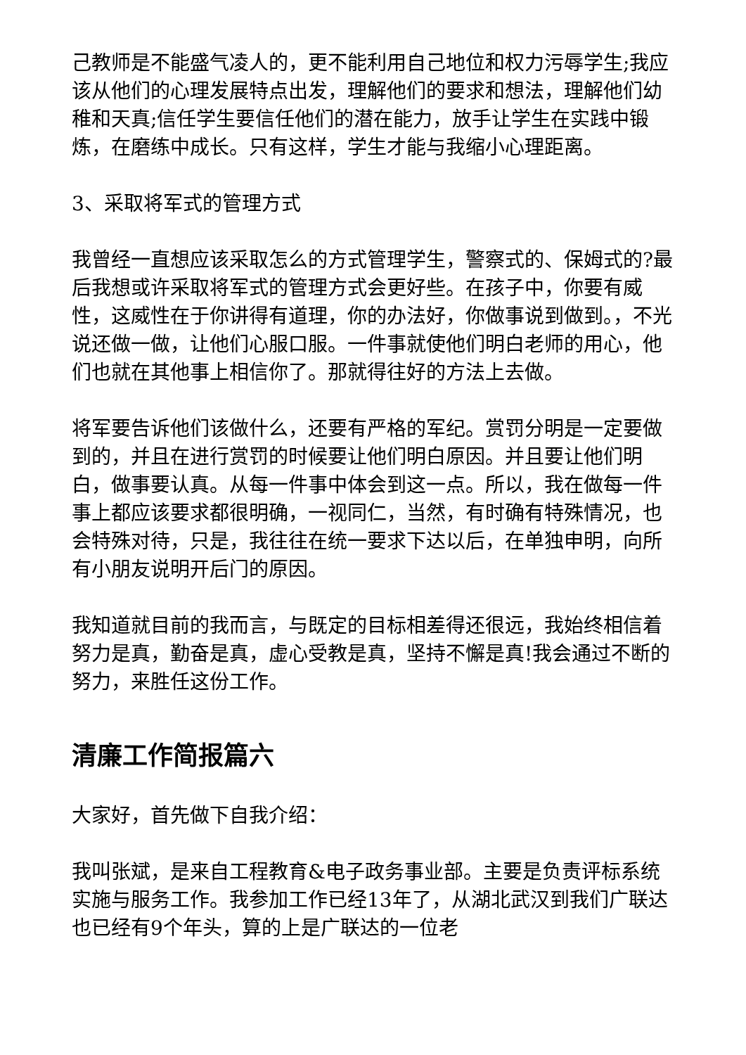己教师是不能盛气凌人的，更不能利用自己地位和权力污辱学生;我应该从他们的心理发展特点出发，理解他们的要求和想法，理解他们幼稚和天真;信任学生要信任他们的潜在能力，放手让学生在实践中锻炼，在磨练中成长。只有这样，学生才能与我缩小心理距离。
3、采取将军式的管理方式
我曾经一直想应该采取怎么的方式管理学生，警察式的、保姆式的?最后我想或许采取将军式的管理方式会更好些。在孩子中，你要有威性，这威性在于你讲得有道理，你的办法好，你做事说到做到。，不光说还做一做，让他们心服口服。一件事就使他们明白老师的用心，他们也就在其他事上相信你了。那就得往好的方法上去做。
将军要告诉他们该做什么，还要有严格的军纪。赏罚分明是一定要做到的，并且在进行赏罚的时候要让他们明白原因。并且要让他们明白，做事要认真。从每一件事中体会到这一点。所以，我在做每一件事上都应该要求都很明确，一视同仁，当然，有时确有特殊情况，也会特殊对待，只是，我往往在统一要求下达以后，在单独申明，向所有小朋友说明开后门的原因。
我知道就目前的我而言，与既定的目标相差得还很远，我始终相信着努力是真，勤奋是真，虚心受教是真，坚持不懈是真!我会通过不断的努力，来胜任这份工作。
清廉工作简报篇六
大家好，首先做下自我介绍：
我叫张斌，是来自工程教育&电子政务事业部。主要是负责评标系统实施与服务工作。我参加工作已经13年了，从湖北武汉到我们广联达也已经有9个年头，算的上是广联达的一位老